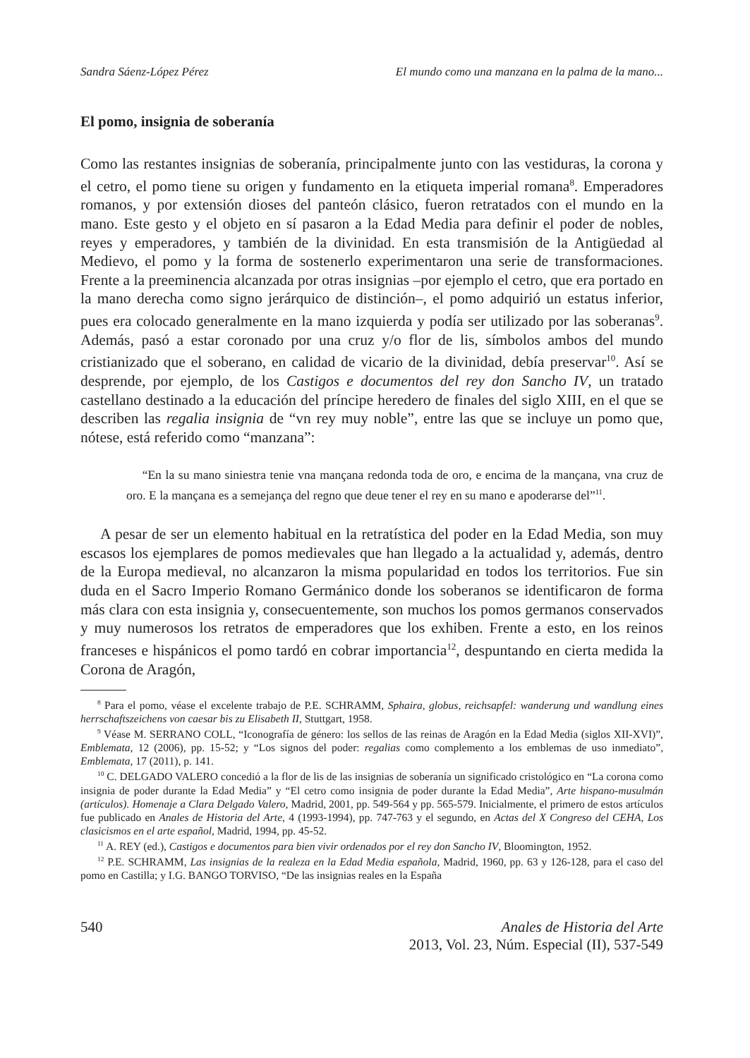Sandra Sáenz-López Pérez El mundo como una manzana en la palma de la mano...
El pomo, insignia de soberanía
Como las restantes insignias de soberanía, principalmente junto con las vestiduras, la corona y el cetro, el pomo tiene su origen y fundamento en la etiqueta imperial romana<sup>8</sup>. Emperadores romanos, y por extensión dioses del panteón clásico, fueron retratados con el mundo en la mano. Este gesto y el objeto en sí pasaron a la Edad Media para definir el poder de nobles, reyes y emperadores, y también de la divinidad. En esta transmisión de la Antigüedad al Medievo, el pomo y la forma de sostenerlo experimentaron una serie de transformaciones. Frente a la preeminencia alcanzada por otras insignias –por ejemplo el cetro, que era portado en la mano derecha como signo jerárquico de distinción–, el pomo adquirió un estatus inferior, pues era colocado generalmente en la mano izquierda y podía ser utilizado por las soberanas<sup>9</sup>. Además, pasó a estar coronado por una cruz y/o flor de lis, símbolos ambos del mundo cristianizado que el soberano, en calidad de vicario de la divinidad, debía preservar<sup>10</sup>. Así se desprende, por ejemplo, de los Castigos e documentos del rey don Sancho IV, un tratado castellano destinado a la educación del príncipe heredero de finales del siglo XIII, en el que se describen las regalia insignia de “vn rey muy noble”, entre las que se incluye un pomo que, nótese, está referido como “manzana”:
“En la su mano siniestra tenie vna mançana redonda toda de oro, e encima de la mançana, vna cruz de oro. E la mançana es a semejança del regno que deue tener el rey en su mano e apoderarse del”<sup>11</sup>.
A pesar de ser un elemento habitual en la retratística del poder en la Edad Media, son muy escasos los ejemplares de pomos medievales que han llegado a la actualidad y, además, dentro de la Europa medieval, no alcanzaron la misma popularidad en todos los territorios. Fue sin duda en el Sacro Imperio Romano Germánico donde los soberanos se identificaron de forma más clara con esta insignia y, consecuentemente, son muchos los pomos germanos conservados y muy numerosos los retratos de emperadores que los exhiben. Frente a esto, en los reinos franceses e hispánicos el pomo tardó en cobrar importancia<sup>12</sup>, despuntando en cierta medida la Corona de Aragón,
<sup>8</sup> Para el pomo, véase el excelente trabajo de P.E. SCHRAMM, Sphaira, globus, reichsapfel: wanderung und wandlung eines herrschaftszeichens von caesar bis zu Elisabeth II, Stuttgart, 1958.
<sup>9</sup> Véase M. SERRANO COLL, “Iconografía de género: los sellos de las reinas de Aragón en la Edad Media (siglos XII-XVI)”, Emblemata, 12 (2006), pp. 15-52; y “Los signos del poder: regalias como complemento a los emblemas de uso inmediato”, Emblemata, 17 (2011), p. 141.
<sup>10</sup> C. DELGADO VALERO concedió a la flor de lis de las insignias de soberanía un significado cristológico en “La corona como insignia de poder durante la Edad Media” y “El cetro como insignia de poder durante la Edad Media”, Arte hispano-musulmán (artículos). Homenaje a Clara Delgado Valero, Madrid, 2001, pp. 549-564 y pp. 565-579. Inicialmente, el primero de estos artículos fue publicado en Anales de Historia del Arte, 4 (1993-1994), pp. 747-763 y el segundo, en Actas del X Congreso del CEHA, Los clasicismos en el arte español, Madrid, 1994, pp. 45-52.
<sup>11</sup> A. REY (ed.), Castigos e documentos para bien vivir ordenados por el rey don Sancho IV, Bloomington, 1952.
<sup>12</sup> P.E. SCHRAMM, Las insignias de la realeza en la Edad Media española, Madrid, 1960, pp. 63 y 126-128, para el caso del pomo en Castilla; y I.G. BANGO TORVISO, “De las insignias reales en la España
540 Anales de Historia del Arte
2013, Vol. 23, Núm. Especial (II), 537-549